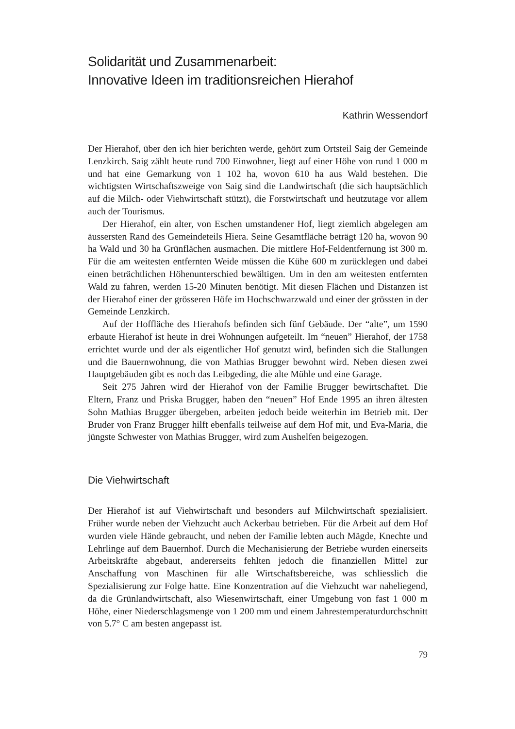Solidarität und Zusammenarbeit:
Innovative Ideen im traditionsreichen Hierahof
Kathrin Wessendorf
Der Hierahof, über den ich hier berichten werde, gehört zum Ortsteil Saig der Gemeinde Lenzkirch. Saig zählt heute rund 700 Einwohner, liegt auf einer Höhe von rund 1 000 m und hat eine Gemarkung von 1 102 ha, wovon 610 ha aus Wald bestehen. Die wichtigsten Wirtschaftszweige von Saig sind die Landwirtschaft (die sich hauptsächlich auf die Milch- oder Viehwirtschaft stützt), die Forstwirtschaft und heutzutage vor allem auch der Tourismus.
Der Hierahof, ein alter, von Eschen umstandener Hof, liegt ziemlich abgelegen am äussersten Rand des Gemeindeteils Hiera. Seine Gesamtfläche beträgt 120 ha, wovon 90 ha Wald und 30 ha Grünflächen ausmachen. Die mittlere Hof-Feldentfernung ist 300 m. Für die am weitesten entfernten Weide müssen die Kühe 600 m zurücklegen und dabei einen beträchtlichen Höhenunterschied bewältigen. Um in den am weitesten entfernten Wald zu fahren, werden 15-20 Minuten benötigt. Mit diesen Flächen und Distanzen ist der Hierahof einer der grösseren Höfe im Hochschwarzwald und einer der grössten in der Gemeinde Lenzkirch.
Auf der Hoffläche des Hierahofs befinden sich fünf Gebäude. Der “alte”, um 1590 erbaute Hierahof ist heute in drei Wohnungen aufgeteilt. Im “neuen” Hierahof, der 1758 errichtet wurde und der als eigentlicher Hof genutzt wird, befinden sich die Stallungen und die Bauernwohnung, die von Mathias Brugger bewohnt wird. Neben diesen zwei Hauptgebäuden gibt es noch das Leibgeding, die alte Mühle und eine Garage.
Seit 275 Jahren wird der Hierahof von der Familie Brugger bewirtschaftet. Die Eltern, Franz und Priska Brugger, haben den “neuen” Hof Ende 1995 an ihren ältesten Sohn Mathias Brugger übergeben, arbeiten jedoch beide weiterhin im Betrieb mit. Der Bruder von Franz Brugger hilft ebenfalls teilweise auf dem Hof mit, und Eva-Maria, die jüngste Schwester von Mathias Brugger, wird zum Aushelfen beigezogen.
Die Viehwirtschaft
Der Hierahof ist auf Viehwirtschaft und besonders auf Milchwirtschaft spezialisiert. Früher wurde neben der Viehzucht auch Ackerbau betrieben. Für die Arbeit auf dem Hof wurden viele Hände gebraucht, und neben der Familie lebten auch Mägde, Knechte und Lehrlinge auf dem Bauernhof. Durch die Mechanisierung der Betriebe wurden einerseits Arbeitskräfte abgebaut, andererseits fehlten jedoch die finanziellen Mittel zur Anschaffung von Maschinen für alle Wirtschaftsbereiche, was schliesslich die Spezialisierung zur Folge hatte. Eine Konzentration auf die Viehzucht war naheliegend, da die Grünlandwirtschaft, also Wiesenwirtschaft, einer Umgebung von fast 1 000 m Höhe, einer Niederschlagsmenge von 1 200 mm und einem Jahrestemperaturdurchschnitt von 5.7° C am besten angepasst ist.
79